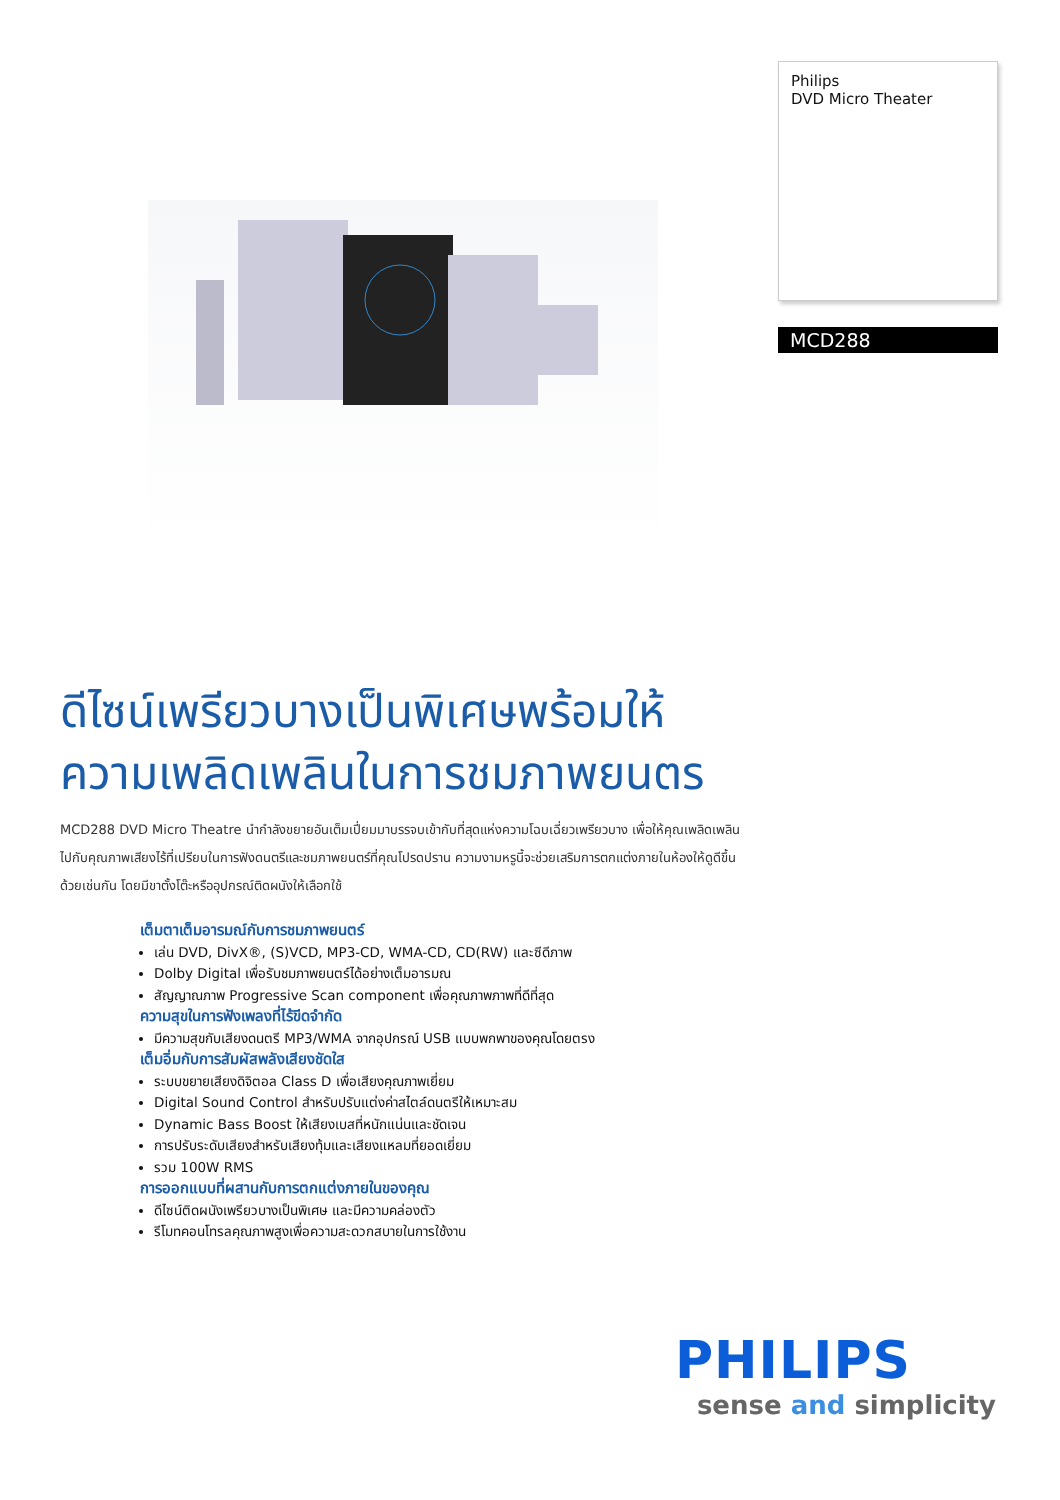Philips
DVD Micro Theater
MCD288
ดีไซน์เพรียวบางเป็นพิเศษพร้อมให้ความเพลิดเพลินในการชมภาพยนตร
MCD288 DVD Micro Theatre นำกำลังขยายอันเต็มเปี่ยมมาบรรจบเข้ากับที่สุดแห่งความโฉบเฉี่ยวเพรียวบาง เพื่อให้คุณเพลิดเพลินไปกับคุณภาพเสียงไร้ที่เปรียบในการฟังดนตรีและชมภาพยนตร์ที่คุณโปรดปราน ความงามหรูนี้จะช่วยเสริมการตกแต่งภายในห้องให้ดูดีขึ้นด้วยเช่นกัน โดยมีขาตั้งโต๊ะหรืออุปกรณ์ติดผนังให้เลือกใช้
เต็มตาเต็มอารมณ์กับการชมภาพยนตร์
เล่น DVD, DivX®, (S)VCD, MP3-CD, WMA-CD, CD(RW) และซีดีภาพ
Dolby Digital เพื่อรับชมภาพยนตร์ได้อย่างเต็มอารมณ
สัญญาณภาพ Progressive Scan component เพื่อคุณภาพภาพที่ดีที่สุด
ความสุขในการฟังเพลงที่ไร้ขีดจำกัด
มีความสุขกับเสียงดนตรี MP3/WMA จากอุปกรณ์ USB แบบพกพาของคุณโดยตรง
เต็มอิ่มกับการสัมผัสพลังเสียงชัดใส
ระบบขยายเสียงดิจิตอล Class D เพื่อเสียงคุณภาพเยี่ยม
Digital Sound Control สำหรับปรับแต่งค่าสไตล์ดนตรีให้เหมาะสม
Dynamic Bass Boost ให้เสียงเบสที่หนักแน่นและชัดเจน
การปรับระดับเสียงสำหรับเสียงทุ้มและเสียงแหลมที่ยอดเยี่ยม
รวม 100W RMS
การออกแบบที่ผสานกับการตกแต่งภายในของคุณ
ดีไซน์ติดผนังเพรียวบางเป็นพิเศษ และมีความคล่องตัว
รีโมทคอนโทรลคุณภาพสูงเพื่อความสะดวกสบายในการใช้งาน
PHILIPS
sense and simplicity